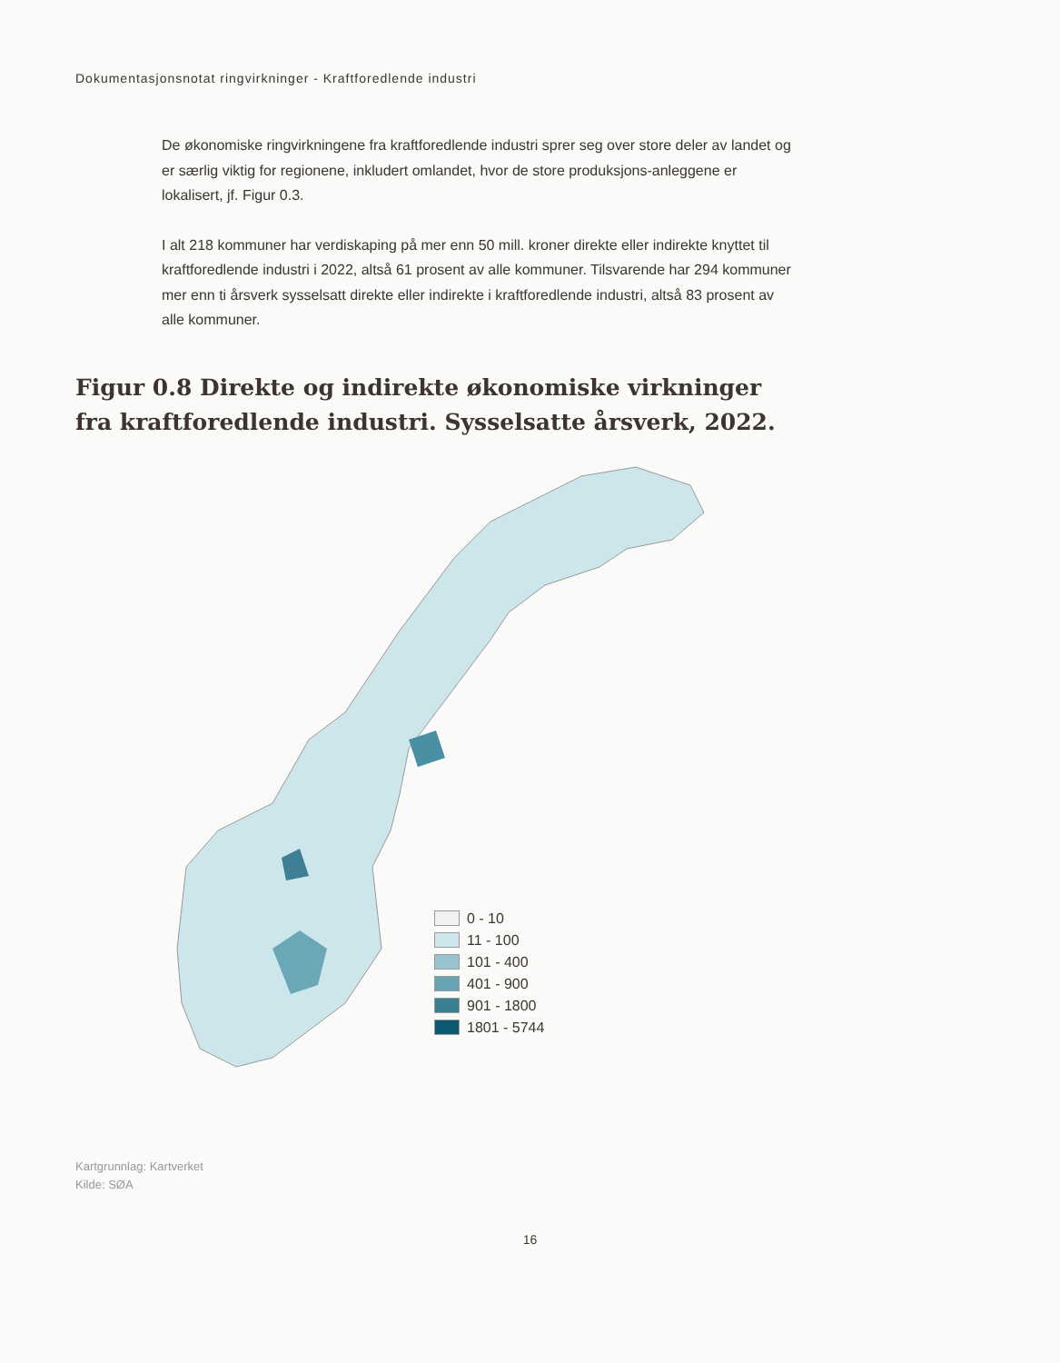Dokumentasjonsnotat ringvirkninger - Kraftforedlende industri
De økonomiske ringvirkningene fra kraftforedlende industri sprer seg over store deler av landet og er særlig viktig for regionene, inkludert omlandet, hvor de store produksjons-anleggene er lokalisert, jf. Figur 0.3.
I alt 218 kommuner har verdiskaping på mer enn 50 mill. kroner direkte eller indirekte knyttet til kraftforedlende industri i 2022, altså 61 prosent av alle kommuner. Tilsvarende har 294 kommuner mer enn ti årsverk sysselsatt direkte eller indirekte i kraftforedlende industri, altså 83 prosent av alle kommuner.
Figur 0.8 Direkte og indirekte økonomiske virkninger
fra kraftforedlende industri. Sysselsatte årsverk, 2022.
0 - 10
11 - 100
101 - 400
401 - 900
901 - 1800
1801 - 5744
Kartgrunnlag: Kartverket
Kilde: SØA
16